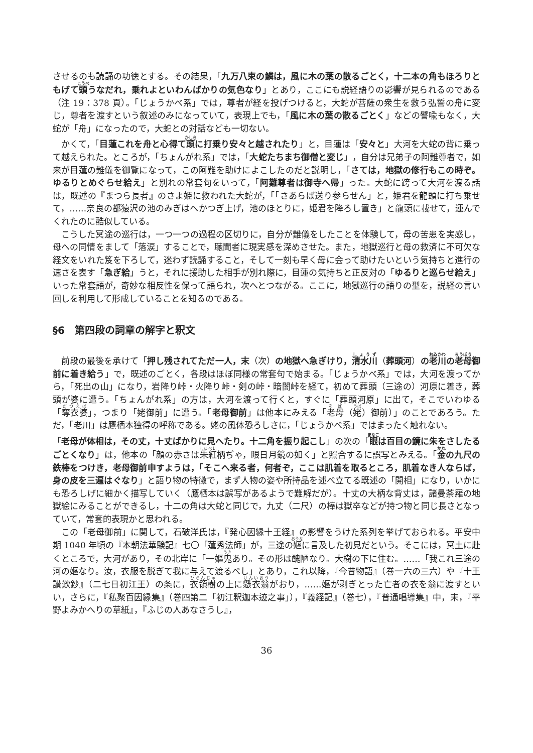させるのも読誦の功徳とする。その結果，「九万八束の鱗は，風に木の葉の散るごとく，十二本の角もほろりともげて頭うなだれ，乗れよといわんばかりの気色なり」とあり，ここにも説経語りの影響が見られるのである（注 19：378 頁）。「じょうかべ系」では，尊者が経を投げつけると，大蛇が菩薩の衆生を救う弘誓の舟に変じ，尊者を渡すという叙述のみになっていて，表現上でも，「風に木の葉の散るごとく」などの譬喩もなく，大蛇が「舟」になったので，大蛇との対話なども一切ない。
かくて，「目蓮これを舟と心得て頭に打乗り安々と越されたり」と，目蓮は「安々と」大河を大蛇の背に乗って越えられた。ところが，「ちょんがれ系」では，「大蛇たちまち御僧と変じ」，自分は兄弟子の阿難尊者で，如来が目蓮の難儀を御覧になって，この阿難を助けによこしたのだと説明し，「さては，地獄の修行もこの時ぞ。ゆるりとめぐらせ給え」と別れの常套句をいって，「阿難尊者は御寺へ帰」った。大蛇に跨って大河を渡る話は，既述の『まつら長者』のさよ姫に救われた大蛇が，「「さあらば送り参らせん」と，姫君を龍頭に打ち乗せて，……奈良の都猿沢の池のみぎはへかつぎ上げ，池のほとりに，姫君を降ろし置き」と龍頭に載せて，運んでくれたのに酷似している。
こうした冥途の巡行は，一つ一つの過程の区切りに，自分が難儀をしたことを体験して，母の苦患を実感し，母への同情をまして「落涙」することで，聴聞者に現実感を深めさせた。また，地獄巡行と母の救済に不可欠な経文をいれた笈を下ろして，迷わず読誦すること，そして一刻も早く母に会って助けたいという気持ちと進行の速さを表す「急ぎ給」うと，それに援助した相手が別れ際に，目蓮の気持ちと正反対の「ゆるりと巡らせ給え」いった常套語が，奇妙な相反性を保って語られ，次へとつながる。ここに，地獄巡行の語りの型を，説経の言い回しを利用して形成していることを知るのである。
§6　第四段の詞章の解字と釈文
前段の最後を承けて「押し残されてただ一人，末（次）の地獄へ急ぎけり，清水川（葬頭河）の老川の老母御前に着き給う」で，既述のごとく，各段はほぼ同様の常套句で始まる。「じょうかべ系」では，大河を渡ってから，「死出の山」になり，岩降り峠・火降り峠・剣の峠・暗闇峠を経て，初めて葬頭（三途の）河原に着き，葬頭が婆に遭う。「ちょんがれ系」の方は，大河を渡って行くと，すぐに「葬頭河原」に出て，そこでいわゆる「奪衣婆」，つまり「姥御前」に遭う。「老母御前」は他本にみえる「老母（姥）御前）」のことであろう。ただ，「老川」は鷹栖本独得の呼称である。姥の風体恐ろしさに，「じょうかべ系」ではまったく触れない。
「老母が体相は，その丈，十丈ばかりに見へたり。十二角を振り起こし」の次の「眼は百目の鏡に朱をさしたるごとくなり」は，他本の「顔の赤さは朱紅柄ぢゃ，眼日月鏡の如く」と照合するに誤写とみえる。「金の九尺の鉄棒をつけき，老母御前申すようは，「そこへ来る者，何者ぞ，ここは肌着を取るところ，肌着なき人ならば，身の皮を三遍はぐなり」と語り物の特徴で，まず人物の姿や所持品を述べ立てる既述の「開相」になり，いかにも恐ろしげに細かく描写していく（鷹栖本は誤写があるようで難解だが）。十丈の大柄な背丈は，諸曼荼羅の地獄絵にみることができるし，十二の角は大蛇と同じで，九丈（二尺）の棒は獄卒などが持つ物と同じ長さとなっていて，常套的表現かと思われる。
この「老母御前」に関して，石破洋氏は，『発心因縁十王経』の影響をうけた系列を挙げておられる。平安中期 1040 年頃の『本朝法華験記』七〇「蓮秀法師」が，三途の嫗に言及した初見だという。そこには，冥土に赴くところで，大河があり，その北岸に「一嫗鬼あり。その形は醜陋なり。大樹の下に住む。……「我これ三途の河の嫗なり。汝，衣服を脱ぎて我に与えて渡るべし」とあり，これ以降，『今昔物語』（巻一六の三六）や『十王讃歎鈔』（二七日初江王）の条に，衣領樹の上に懸衣翁がおり，……嫗が剥ぎとった亡者の衣を翁に渡すといい，さらに，『私聚百因縁集』（巻四第二「初江釈迦本迹之事」），『義経記』（巻七），『普通唱導集』中，末，『平野よみかへりの草紙』，『ふじの人あなさうし』，
36